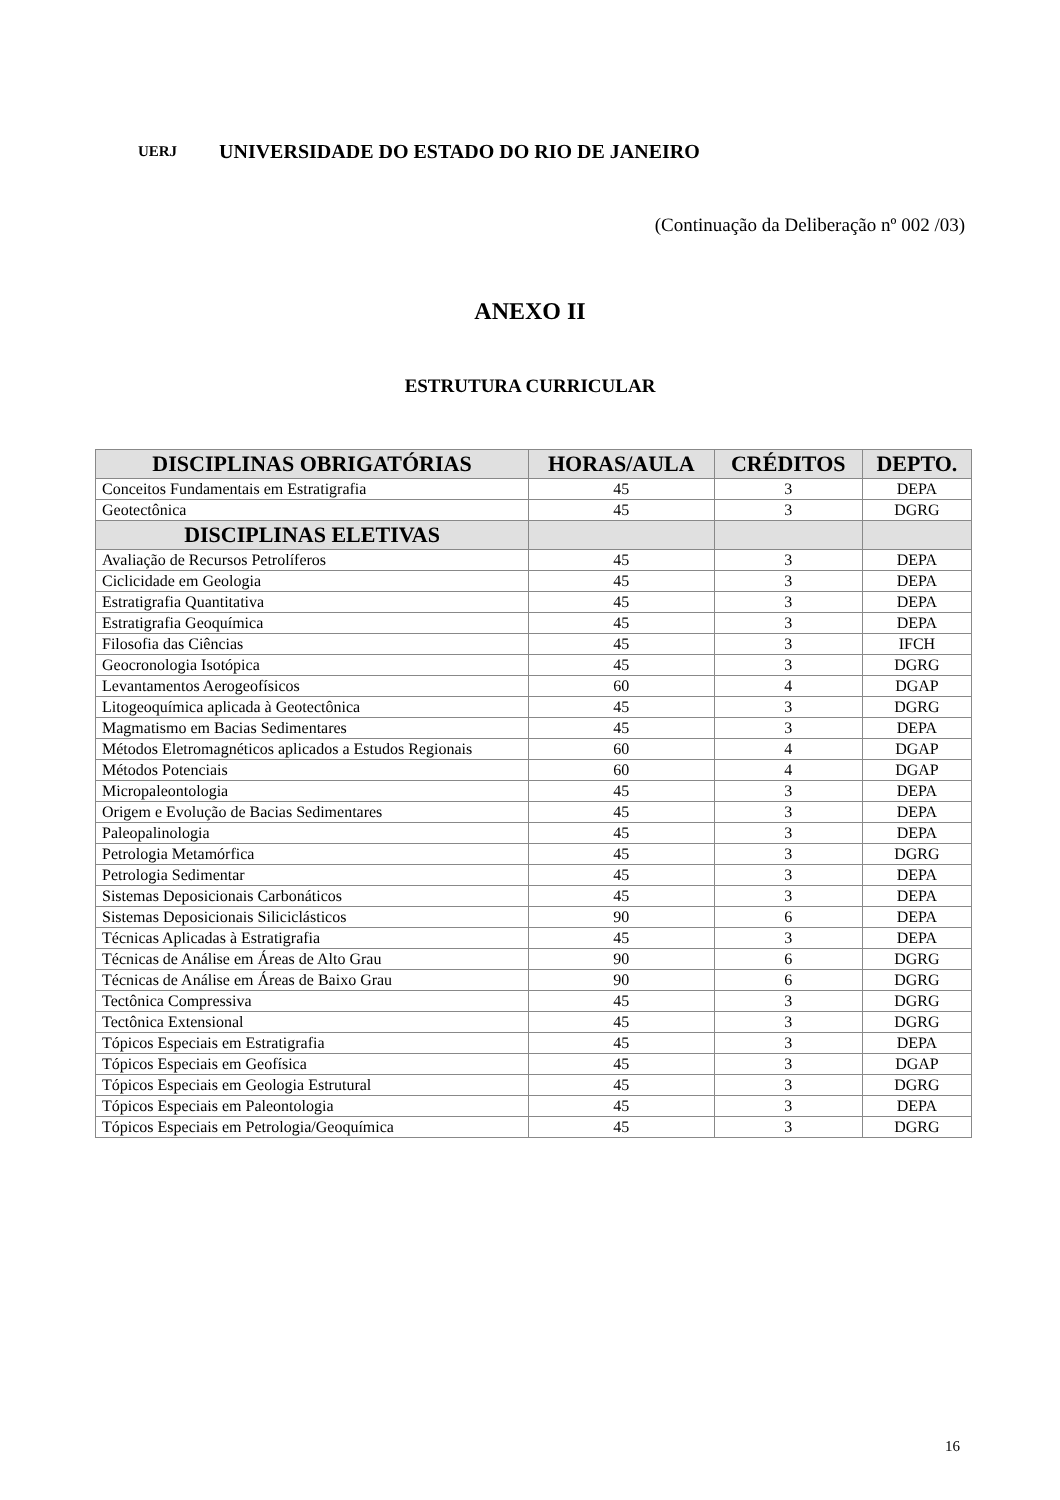UERJ
UNIVERSIDADE DO ESTADO DO RIO DE JANEIRO
(Continuação da Deliberação nº 002 /03)
ANEXO II
ESTRUTURA CURRICULAR
| DISCIPLINAS OBRIGATÓRIAS | HORAS/AULA | CRÉDITOS | DEPTO. |
| --- | --- | --- | --- |
| Conceitos Fundamentais em Estratigrafia | 45 | 3 | DEPA |
| Geotectônica | 45 | 3 | DGRG |
| DISCIPLINAS ELETIVAS | | | |
| Avaliação de Recursos Petrolíferos | 45 | 3 | DEPA |
| Ciclicidade em Geologia | 45 | 3 | DEPA |
| Estratigrafia Quantitativa | 45 | 3 | DEPA |
| Estratigrafia Geoquímica | 45 | 3 | DEPA |
| Filosofia das Ciências | 45 | 3 | IFCH |
| Geocronologia Isotópica | 45 | 3 | DGRG |
| Levantamentos Aerogeofísicos | 60 | 4 | DGAP |
| Litogeoquímica aplicada à Geotectônica | 45 | 3 | DGRG |
| Magmatismo em Bacias Sedimentares | 45 | 3 | DEPA |
| Métodos Eletromagnéticos aplicados a Estudos Regionais | 60 | 4 | DGAP |
| Métodos Potenciais | 60 | 4 | DGAP |
| Micropaleontologia | 45 | 3 | DEPA |
| Origem e Evolução de Bacias Sedimentares | 45 | 3 | DEPA |
| Paleopalinologia | 45 | 3 | DEPA |
| Petrologia Metamórfica | 45 | 3 | DGRG |
| Petrologia Sedimentar | 45 | 3 | DEPA |
| Sistemas Deposicionais Carbonáticos | 45 | 3 | DEPA |
| Sistemas Deposicionais Siliciclásticos | 90 | 6 | DEPA |
| Técnicas Aplicadas à Estratigrafia | 45 | 3 | DEPA |
| Técnicas de Análise em Áreas de Alto Grau | 90 | 6 | DGRG |
| Técnicas de Análise em Áreas de Baixo Grau | 90 | 6 | DGRG |
| Tectônica Compressiva | 45 | 3 | DGRG |
| Tectônica Extensional | 45 | 3 | DGRG |
| Tópicos Especiais em Estratigrafia | 45 | 3 | DEPA |
| Tópicos Especiais em Geofísica | 45 | 3 | DGAP |
| Tópicos Especiais em Geologia Estrutural | 45 | 3 | DGRG |
| Tópicos Especiais em Paleontologia | 45 | 3 | DEPA |
| Tópicos Especiais em Petrologia/Geoquímica | 45 | 3 | DGRG |
16